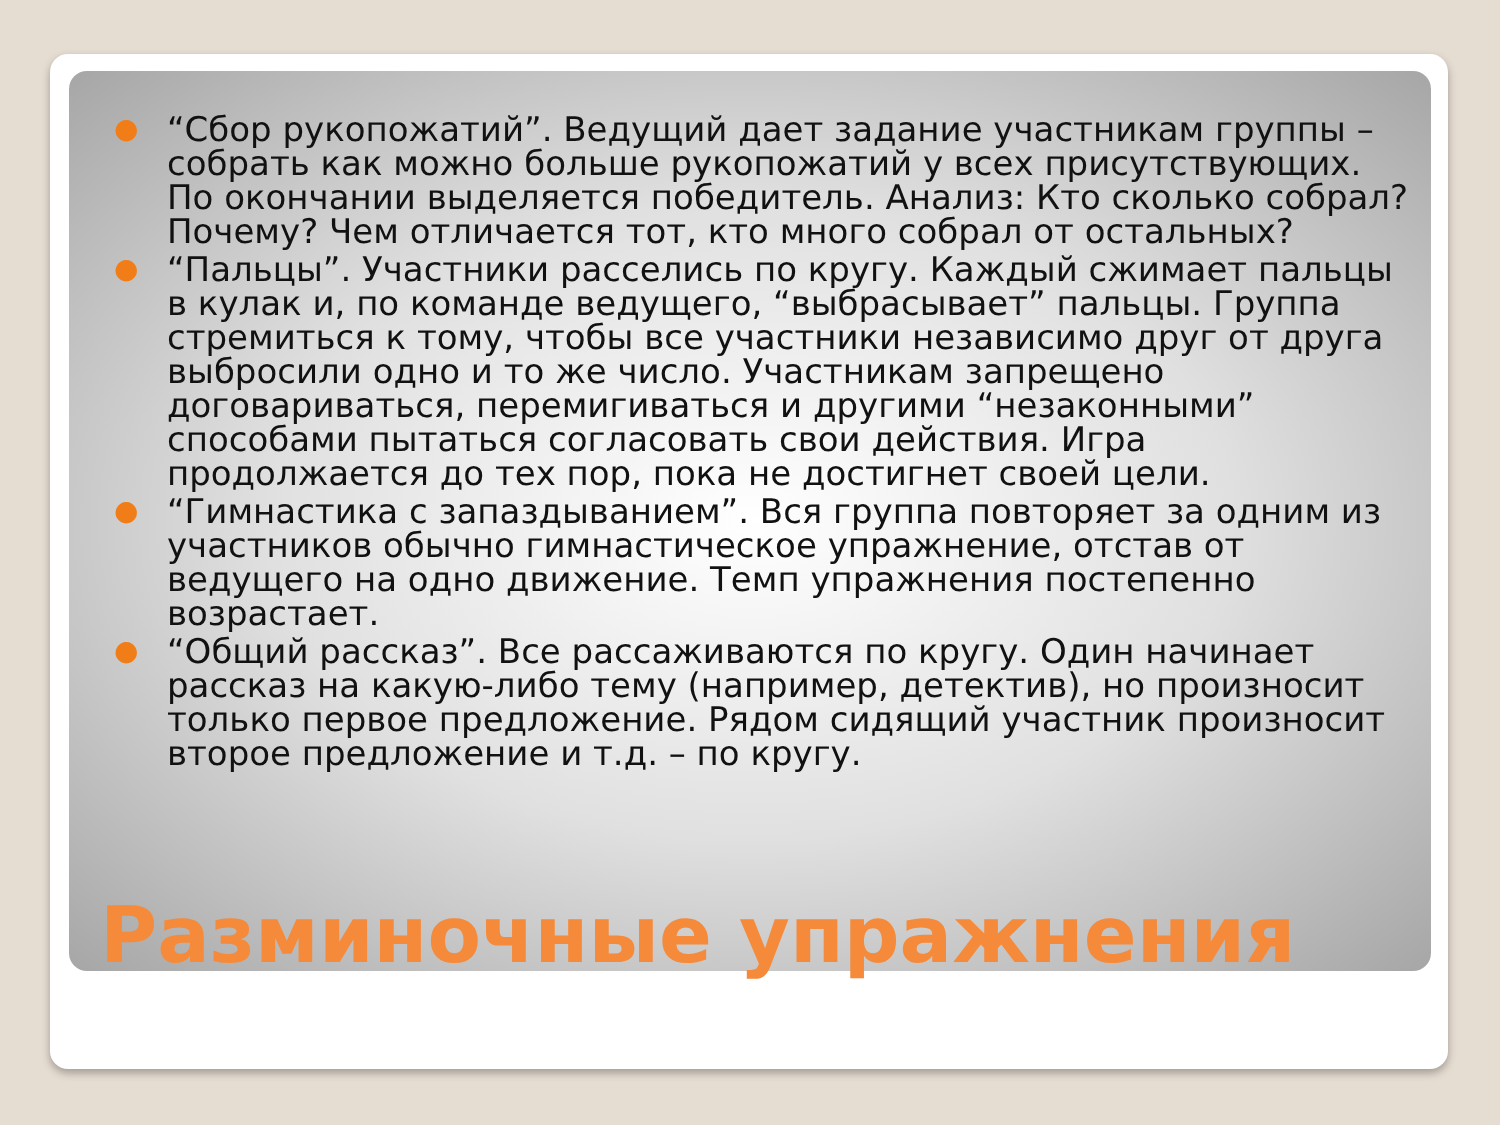● “Сбор рукопожатий”. Ведущий дает задание участникам группы – собрать как можно больше рукопожатий у всех присутствующих. По окончании выделяется победитель. Анализ: Кто сколько собрал? Почему? Чем отличается тот, кто много собрал от остальных?
● “Пальцы”. Участники расселись по кругу. Каждый сжимает пальцы в кулак и, по команде ведущего, “выбрасывает” пальцы. Группа стремиться к тому, чтобы все участники независимо друг от друга выбросили одно и то же число. Участникам запрещено договариваться, перемигиваться и другими “незаконными” способами пытаться согласовать свои действия. Игра продолжается до тех пор, пока не достигнет своей цели.
● “Гимнастика с запаздыванием”. Вся группа повторяет за одним из участников обычно гимнастическое упражнение, отстав от ведущего на одно движение. Темп упражнения постепенно возрастает.
● “Общий рассказ”. Все рассаживаются по кругу. Один начинает рассказ на какую-либо тему (например, детектив), но произносит только первое предложение. Рядом сидящий участник произносит второе предложение и т.д. – по кругу.
Разминочные упражнения